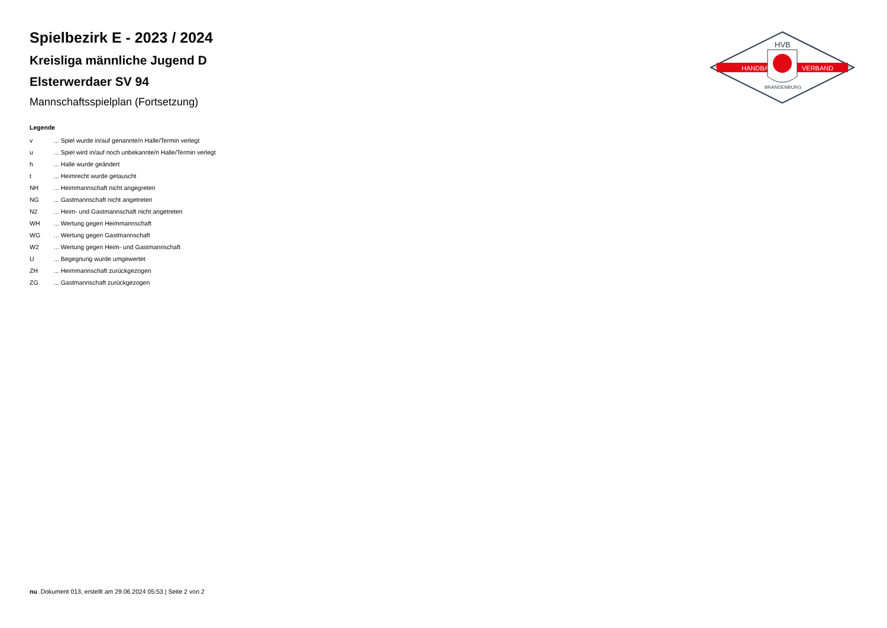HANDBALL
VERBAND
HVB
BRANDENBURG
Spielbezirk E - 2023 / 2024
Kreisliga männliche Jugend D
Elsterwerdaer SV 94
Mannschaftsspielplan (Fortsetzung)
Legende
| v | ... Spiel wurde in/auf genannte/n Halle/Termin verlegt |
| u | ... Spiel wird in/auf noch unbekannte/n Halle/Termin verlegt |
| h | ... Halle wurde geändert |
| t | ... Heimrecht wurde getauscht |
| NH | ... Heimmannschaft nicht angegreten |
| NG | ... Gastmannschaft nicht angetreten |
| N2 | ... Heim- und Gastmannschaft nicht angetreten |
| WH | ... Wertung gegen Heimmannschaft |
| WG | ... Wertung gegen Gastmannschaft |
| W2 | ... Wertung gegen Heim- und Gastmannschaft |
| U | ... Begegnung wurde umgewertet |
| ZH | ... Heimmannschaft zurückgezogen |
| ZG | ... Gastmannschaft zurückgezogen |
nu .Dokument 013, erstellt am 29.06.2024 05:53 | Seite 2 von 2